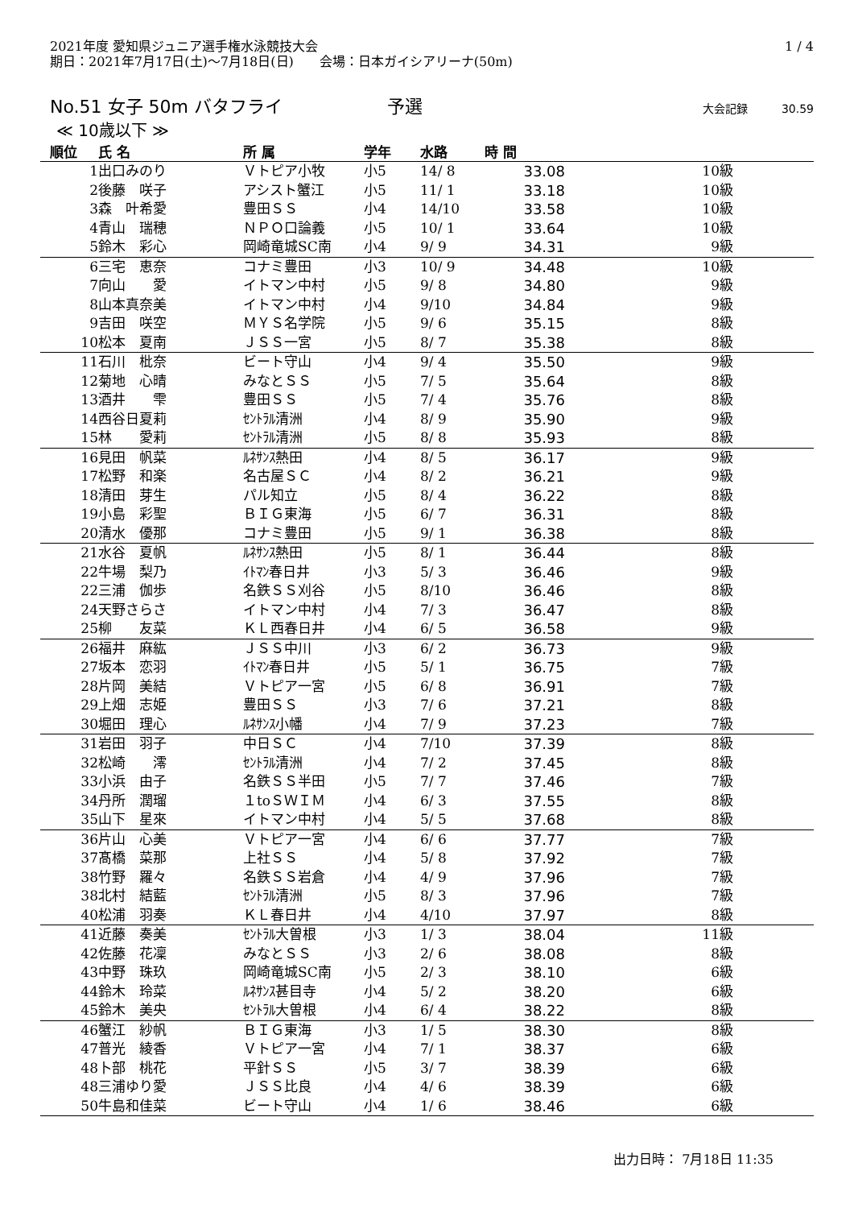2021年度 愛知県ジュニア選手権水泳競技大会
期日：2021年7月17日(土)～7月18日(日)　　会場：日本ガイシアリーナ(50m)
1 / 4
No.51 女子 50m バタフライ 予選 大会記録　　　30.59
≪ 10歳以下 ≫
| 順位 | 氏 名 | 所 属 | 学年 | 水路 | 時 間 | | |
| --- | --- | --- | --- | --- | --- | --- | --- |
| 1 | 出口みのり | Ｖトピア小牧 | 小5 | 14/ 8 | 33.08 | 10級 | |
| 2 | 後藤 咲子 | アシスト蟹江 | 小5 | 11/ 1 | 33.18 | 10級 | |
| 3 | 森 叶希愛 | 豊田ＳＳ | 小4 | 14/10 | 33.58 | 10級 | |
| 4 | 青山 瑞穂 | ＮＰＯ口論義 | 小5 | 10/ 1 | 33.64 | 10級 | |
| 5 | 鈴木 彩心 | 岡崎竜城SC南 | 小4 | 9/ 9 | 34.31 | 9級 | |
| 6 | 三宅 恵奈 | コナミ豊田 | 小3 | 10/ 9 | 34.48 | 10級 | |
| 7 | 向山 愛 | イトマン中村 | 小5 | 9/ 8 | 34.80 | 9級 | |
| 8 | 山本真奈美 | イトマン中村 | 小4 | 9/10 | 34.84 | 9級 | |
| 9 | 吉田 咲空 | ＭＹＳ名学院 | 小5 | 9/ 6 | 35.15 | 8級 | |
| 10 | 松本 夏南 | ＪＳＳ一宮 | 小5 | 8/ 7 | 35.38 | 8級 | |
| 11 | 石川 枇奈 | ビート守山 | 小4 | 9/ 4 | 35.50 | 9級 | |
| 12 | 菊地 心晴 | みなとＳＳ | 小5 | 7/ 5 | 35.64 | 8級 | |
| 13 | 酒井 雫 | 豊田ＳＳ | 小5 | 7/ 4 | 35.76 | 8級 | |
| 14 | 西谷日夏莉 | ｾﾝﾄﾗﾙ清洲 | 小4 | 8/ 9 | 35.90 | 9級 | |
| 15 | 林 愛莉 | ｾﾝﾄﾗﾙ清洲 | 小5 | 8/ 8 | 35.93 | 8級 | |
| 16 | 見田 帆菜 | ﾙﾈｻﾝｽ熱田 | 小4 | 8/ 5 | 36.17 | 9級 | |
| 17 | 松野 和楽 | 名古屋ＳＣ | 小4 | 8/ 2 | 36.21 | 9級 | |
| 18 | 清田 芽生 | パル知立 | 小5 | 8/ 4 | 36.22 | 8級 | |
| 19 | 小島 彩聖 | ＢＩＧ東海 | 小5 | 6/ 7 | 36.31 | 8級 | |
| 20 | 清水 優那 | コナミ豊田 | 小5 | 9/ 1 | 36.38 | 8級 | |
| 21 | 水谷 夏帆 | ﾙﾈｻﾝｽ熱田 | 小5 | 8/ 1 | 36.44 | 8級 | |
| 22 | 牛場 梨乃 | ｲﾄﾏﾝ春日井 | 小3 | 5/ 3 | 36.46 | 9級 | |
| 22 | 三浦 伽歩 | 名鉄ＳＳ刈谷 | 小5 | 8/10 | 36.46 | 8級 | |
| 24 | 天野さらさ | イトマン中村 | 小4 | 7/ 3 | 36.47 | 8級 | |
| 25 | 柳 友菜 | ＫＬ西春日井 | 小4 | 6/ 5 | 36.58 | 9級 | |
| 26 | 福井 麻紘 | ＪＳＳ中川 | 小3 | 6/ 2 | 36.73 | 9級 | |
| 27 | 坂本 恋羽 | ｲﾄﾏﾝ春日井 | 小5 | 5/ 1 | 36.75 | 7級 | |
| 28 | 片岡 美結 | Ｖトピア一宮 | 小5 | 6/ 8 | 36.91 | 7級 | |
| 29 | 上畑 志姫 | 豊田ＳＳ | 小3 | 7/ 6 | 37.21 | 8級 | |
| 30 | 堀田 理心 | ﾙﾈｻﾝｽ小幡 | 小4 | 7/ 9 | 37.23 | 7級 | |
| 31 | 岩田 羽子 | 中日ＳＣ | 小4 | 7/10 | 37.39 | 8級 | |
| 32 | 松崎 澪 | ｾﾝﾄﾗﾙ清洲 | 小4 | 7/ 2 | 37.45 | 8級 | |
| 33 | 小浜 由子 | 名鉄ＳＳ半田 | 小5 | 7/ 7 | 37.46 | 7級 | |
| 34 | 丹所 潤瑠 | １toＳＷＩＭ | 小4 | 6/ 3 | 37.55 | 8級 | |
| 35 | 山下 星來 | イトマン中村 | 小4 | 5/ 5 | 37.68 | 8級 | |
| 36 | 片山 心美 | Ｖトピア一宮 | 小4 | 6/ 6 | 37.77 | 7級 | |
| 37 | 髙橋 菜那 | 上社ＳＳ | 小4 | 5/ 8 | 37.92 | 7級 | |
| 38 | 竹野 羅々 | 名鉄ＳＳ岩倉 | 小4 | 4/ 9 | 37.96 | 7級 | |
| 38 | 北村 結藍 | ｾﾝﾄﾗﾙ清洲 | 小5 | 8/ 3 | 37.96 | 7級 | |
| 40 | 松浦 羽奏 | ＫＬ春日井 | 小4 | 4/10 | 37.97 | 8級 | |
| 41 | 近藤 奏美 | ｾﾝﾄﾗﾙ大曽根 | 小3 | 1/ 3 | 38.04 | 11級 | |
| 42 | 佐藤 花凜 | みなとＳＳ | 小3 | 2/ 6 | 38.08 | 8級 | |
| 43 | 中野 珠玖 | 岡崎竜城SC南 | 小5 | 2/ 3 | 38.10 | 6級 | |
| 44 | 鈴木 玲菜 | ﾙﾈｻﾝｽ甚目寺 | 小4 | 5/ 2 | 38.20 | 6級 | |
| 45 | 鈴木 美央 | ｾﾝﾄﾗﾙ大曽根 | 小4 | 6/ 4 | 38.22 | 8級 | |
| 46 | 蟹江 紗帆 | ＢＩＧ東海 | 小3 | 1/ 5 | 38.30 | 8級 | |
| 47 | 普光 綾香 | Ｖトピア一宮 | 小4 | 7/ 1 | 38.37 | 6級 | |
| 48 | 卜部 桃花 | 平針ＳＳ | 小5 | 3/ 7 | 38.39 | 6級 | |
| 48 | 三浦ゆり愛 | ＪＳＳ比良 | 小4 | 4/ 6 | 38.39 | 6級 | |
| 50 | 牛島和佳菜 | ビート守山 | 小4 | 1/ 6 | 38.46 | 6級 | |
出力日時： 7月18日 11:35